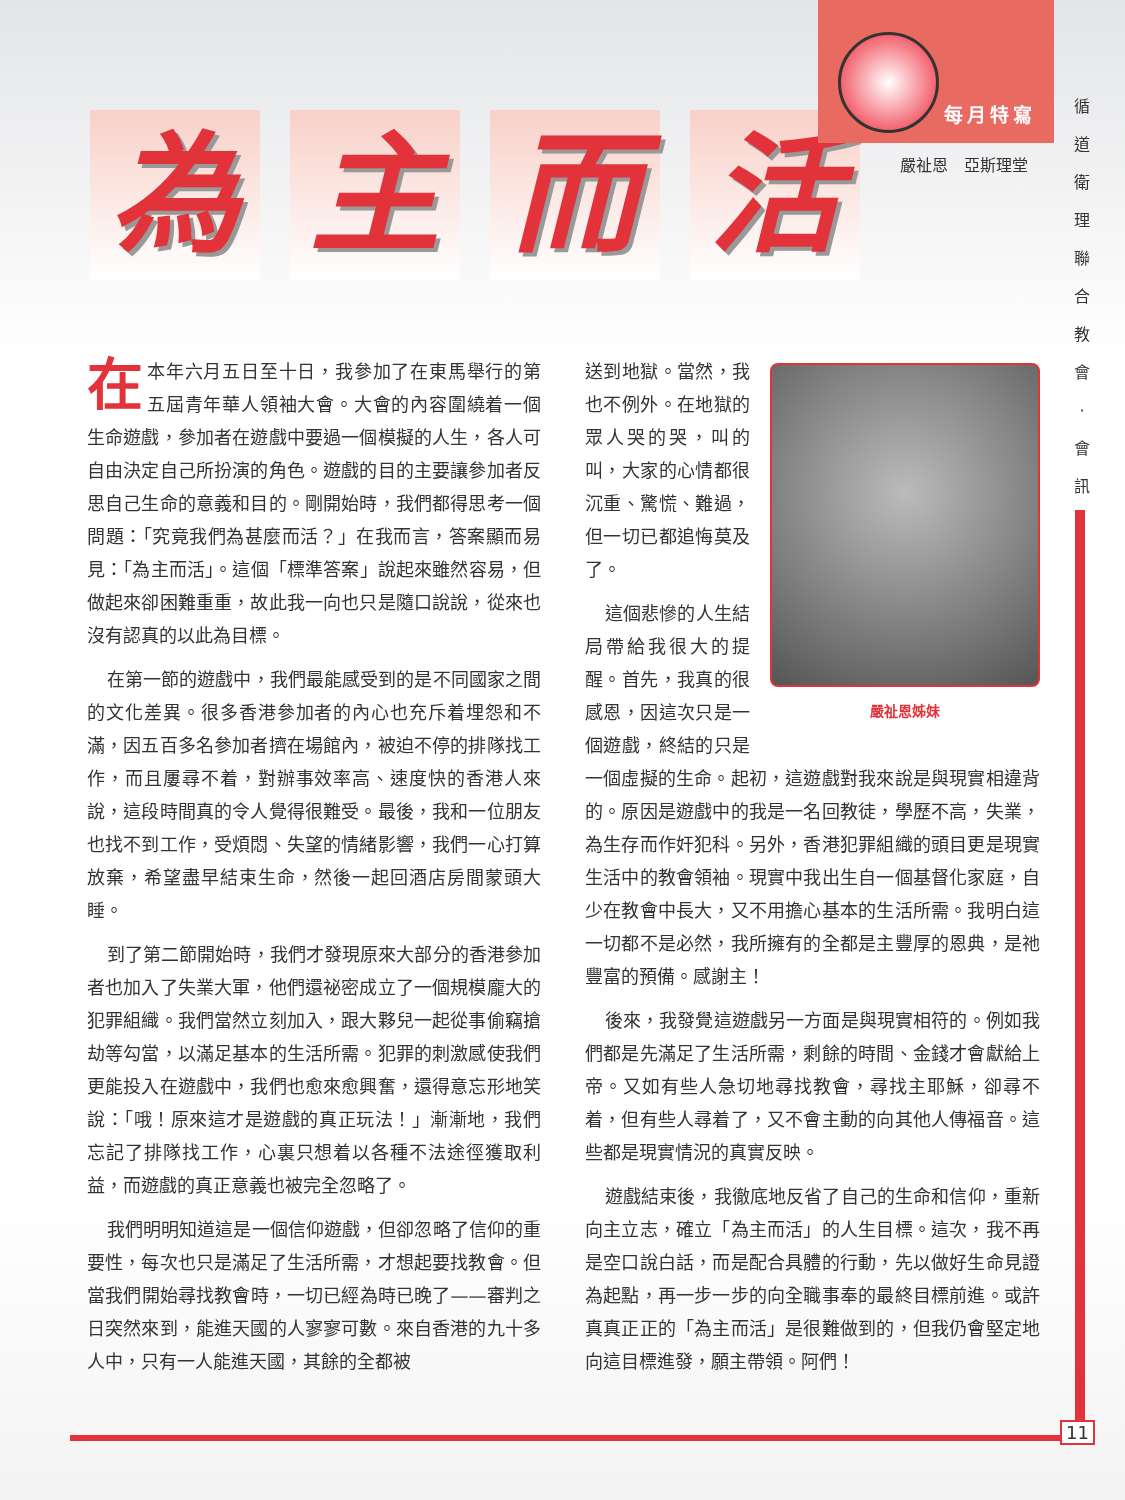為主而活
每月特寫
嚴祉恩　亞斯理堂
循 道 衛 理 聯 合 教 會 · 會 訊
在本年六月五日至十日，我參加了在東馬舉行的第五屆青年華人領袖大會。大會的內容圍繞着一個生命遊戲，參加者在遊戲中要過一個模擬的人生，各人可自由決定自己所扮演的角色。遊戲的目的主要讓參加者反思自己生命的意義和目的。剛開始時，我們都得思考一個問題：「究竟我們為甚麼而活？」在我而言，答案顯而易見：「為主而活」。這個「標準答案」說起來雖然容易，但做起來卻困難重重，故此我一向也只是隨口說說，從來也沒有認真的以此為目標。
在第一節的遊戲中，我們最能感受到的是不同國家之間的文化差異。很多香港參加者的內心也充斥着埋怨和不滿，因五百多名參加者擠在場館內，被迫不停的排隊找工作，而且屢尋不着，對辦事效率高、速度快的香港人來說，這段時間真的令人覺得很難受。最後，我和一位朋友也找不到工作，受煩悶、失望的情緒影響，我們一心打算放棄，希望盡早結束生命，然後一起回酒店房間蒙頭大睡。
到了第二節開始時，我們才發現原來大部分的香港參加者也加入了失業大軍，他們還祕密成立了一個規模龐大的犯罪組織。我們當然立刻加入，跟大夥兒一起從事偷竊搶劫等勾當，以滿足基本的生活所需。犯罪的刺激感使我們更能投入在遊戲中，我們也愈來愈興奮，還得意忘形地笑說：「哦！原來這才是遊戲的真正玩法！」漸漸地，我們忘記了排隊找工作，心裏只想着以各種不法途徑獲取利益，而遊戲的真正意義也被完全忽略了。
我們明明知道這是一個信仰遊戲，但卻忽略了信仰的重要性，每次也只是滿足了生活所需，才想起要找教會。但當我們開始尋找教會時，一切已經為時已晚了——審判之日突然來到，能進天國的人寥寥可數。來自香港的九十多人中，只有一人能進天國，其餘的全都被
嚴祉恩姊妹
送到地獄。當然，我也不例外。在地獄的眾人哭的哭，叫的叫，大家的心情都很沉重、驚慌、難過，但一切已都追悔莫及了。
這個悲慘的人生結局帶給我很大的提醒。首先，我真的很感恩，因這次只是一個遊戲，終結的只是一個虛擬的生命。起初，這遊戲對我來說是與現實相違背的。原因是遊戲中的我是一名回教徒，學歷不高，失業，為生存而作奸犯科。另外，香港犯罪組織的頭目更是現實生活中的教會領袖。現實中我出生自一個基督化家庭，自少在教會中長大，又不用擔心基本的生活所需。我明白這一切都不是必然，我所擁有的全都是主豐厚的恩典，是祂豐富的預備。感謝主！
後來，我發覺這遊戲另一方面是與現實相符的。例如我們都是先滿足了生活所需，剩餘的時間、金錢才會獻給上帝。又如有些人急切地尋找教會，尋找主耶穌，卻尋不着，但有些人尋着了，又不會主動的向其他人傳福音。這些都是現實情況的真實反映。
遊戲結束後，我徹底地反省了自己的生命和信仰，重新向主立志，確立「為主而活」的人生目標。這次，我不再是空口說白話，而是配合具體的行動，先以做好生命見證為起點，再一步一步的向全職事奉的最終目標前進。或許真真正正的「為主而活」是很難做到的，但我仍會堅定地向這目標進發，願主帶領。阿們！
11